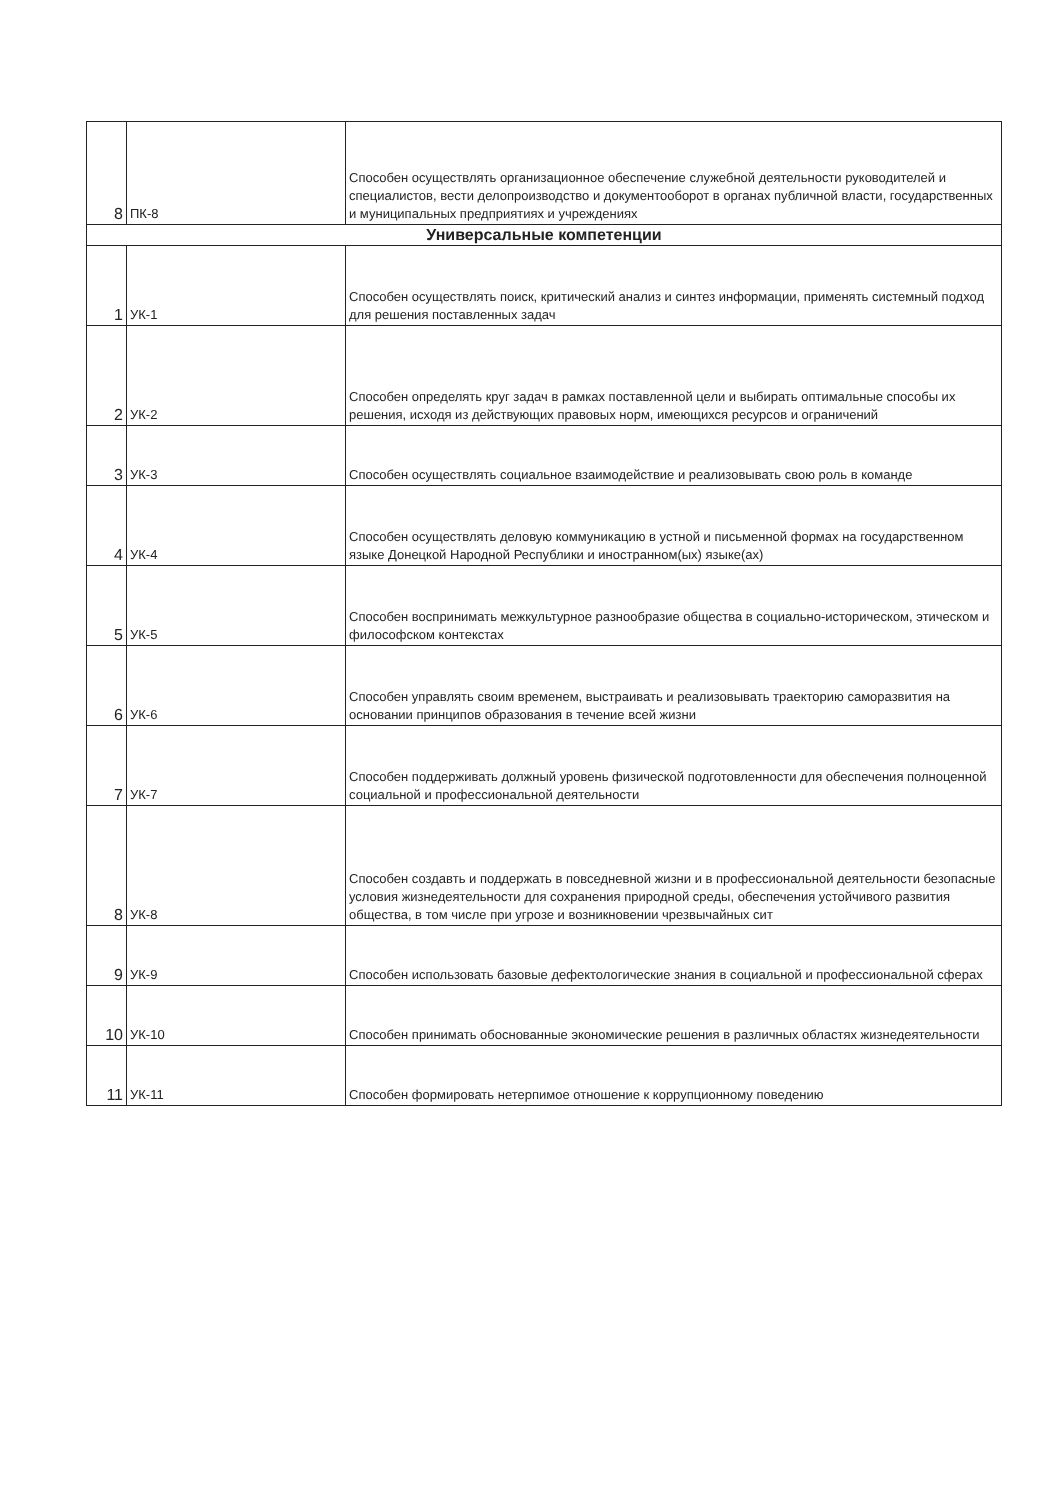| 8 | ПК-8 | Способен осуществлять организационное обеспечение служебной деятельности руководителей и специалистов, вести делопроизводство и документооборот в органах публичной власти, государственных и муниципальных предприятиях и учреждениях |
| Универсальные компетенции | | |
| 1 | УК-1 | Способен осуществлять поиск, критический анализ и синтез информации, применять системный подход для решения поставленных задач |
| 2 | УК-2 | Способен определять круг задач в рамках поставленной цели и выбирать оптимальные способы их решения, исходя из действующих правовых норм, имеющихся ресурсов и ограничений |
| 3 | УК-3 | Способен осуществлять социальное взаимодействие и реализовывать свою роль в команде |
| 4 | УК-4 | Способен осуществлять деловую коммуникацию в устной и письменной формах на государственном языке Донецкой Народной Республики и иностранном(ых) языке(ах) |
| 5 | УК-5 | Способен воспринимать межкультурное разнообразие общества в социально-историческом, этическом и философском контекстах |
| 6 | УК-6 | Способен управлять своим временем, выстраивать и реализовывать траекторию саморазвития на основании принципов образования в течение всей жизни |
| 7 | УК-7 | Способен поддерживать должный уровень физической подготовленности для обеспечения полноценной социальной и профессиональной деятельности |
| 8 | УК-8 | Способен создавть и поддержать в повседневной жизни и в профессиональной деятельности безопасные условия жизнедеятельности для сохранения природной среды, обеспечения устойчивого развития общества, в том числе при угрозе и возникновении чрезвычайных сит |
| 9 | УК-9 | Способен использовать базовые дефектологические знания в социальной и профессиональной сферах |
| 10 | УК-10 | Способен принимать обоснованные экономические решения в различных областях жизнедеятельности |
| 11 | УК-11 | Способен формировать нетерпимое отношение к коррупционному поведению |